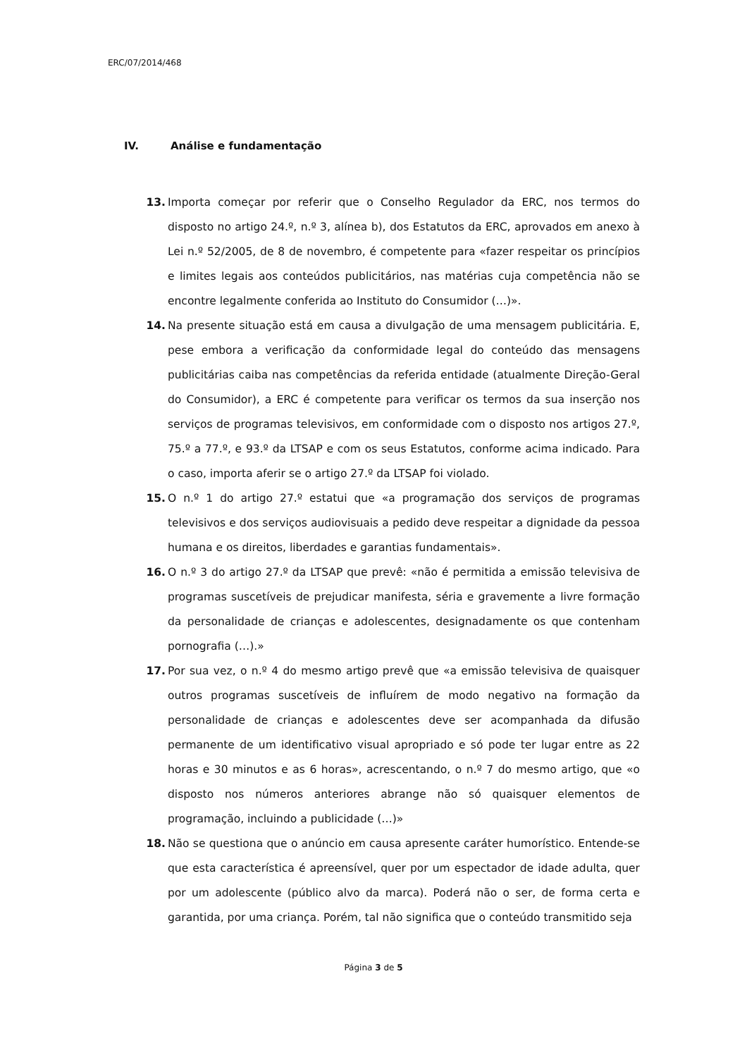ERC/07/2014/468
IV. Análise e fundamentação
13. Importa começar por referir que o Conselho Regulador da ERC, nos termos do disposto no artigo 24.º, n.º 3, alínea b), dos Estatutos da ERC, aprovados em anexo à Lei n.º 52/2005, de 8 de novembro, é competente para «fazer respeitar os princípios e limites legais aos conteúdos publicitários, nas matérias cuja competência não se encontre legalmente conferida ao Instituto do Consumidor (…)».
14. Na presente situação está em causa a divulgação de uma mensagem publicitária. E, pese embora a verificação da conformidade legal do conteúdo das mensagens publicitárias caiba nas competências da referida entidade (atualmente Direção-Geral do Consumidor), a ERC é competente para verificar os termos da sua inserção nos serviços de programas televisivos, em conformidade com o disposto nos artigos 27.º, 75.º a 77.º, e 93.º da LTSAP e com os seus Estatutos, conforme acima indicado. Para o caso, importa aferir se o artigo 27.º da LTSAP foi violado.
15. O n.º 1 do artigo 27.º estatui que «a programação dos serviços de programas televisivos e dos serviços audiovisuais a pedido deve respeitar a dignidade da pessoa humana e os direitos, liberdades e garantias fundamentais».
16. O n.º 3 do artigo 27.º da LTSAP que prevê: «não é permitida a emissão televisiva de programas suscetíveis de prejudicar manifesta, séria e gravemente a livre formação da personalidade de crianças e adolescentes, designadamente os que contenham pornografia (…).»
17. Por sua vez, o n.º 4 do mesmo artigo prevê que «a emissão televisiva de quaisquer outros programas suscetíveis de influírem de modo negativo na formação da personalidade de crianças e adolescentes deve ser acompanhada da difusão permanente de um identificativo visual apropriado e só pode ter lugar entre as 22 horas e 30 minutos e as 6 horas», acrescentando, o n.º 7 do mesmo artigo, que «o disposto nos números anteriores abrange não só quaisquer elementos de programação, incluindo a publicidade (…)»
18. Não se questiona que o anúncio em causa apresente caráter humorístico. Entende-se que esta característica é apreensível, quer por um espectador de idade adulta, quer por um adolescente (público alvo da marca). Poderá não o ser, de forma certa e garantida, por uma criança. Porém, tal não significa que o conteúdo transmitido seja
Página 3 de 5